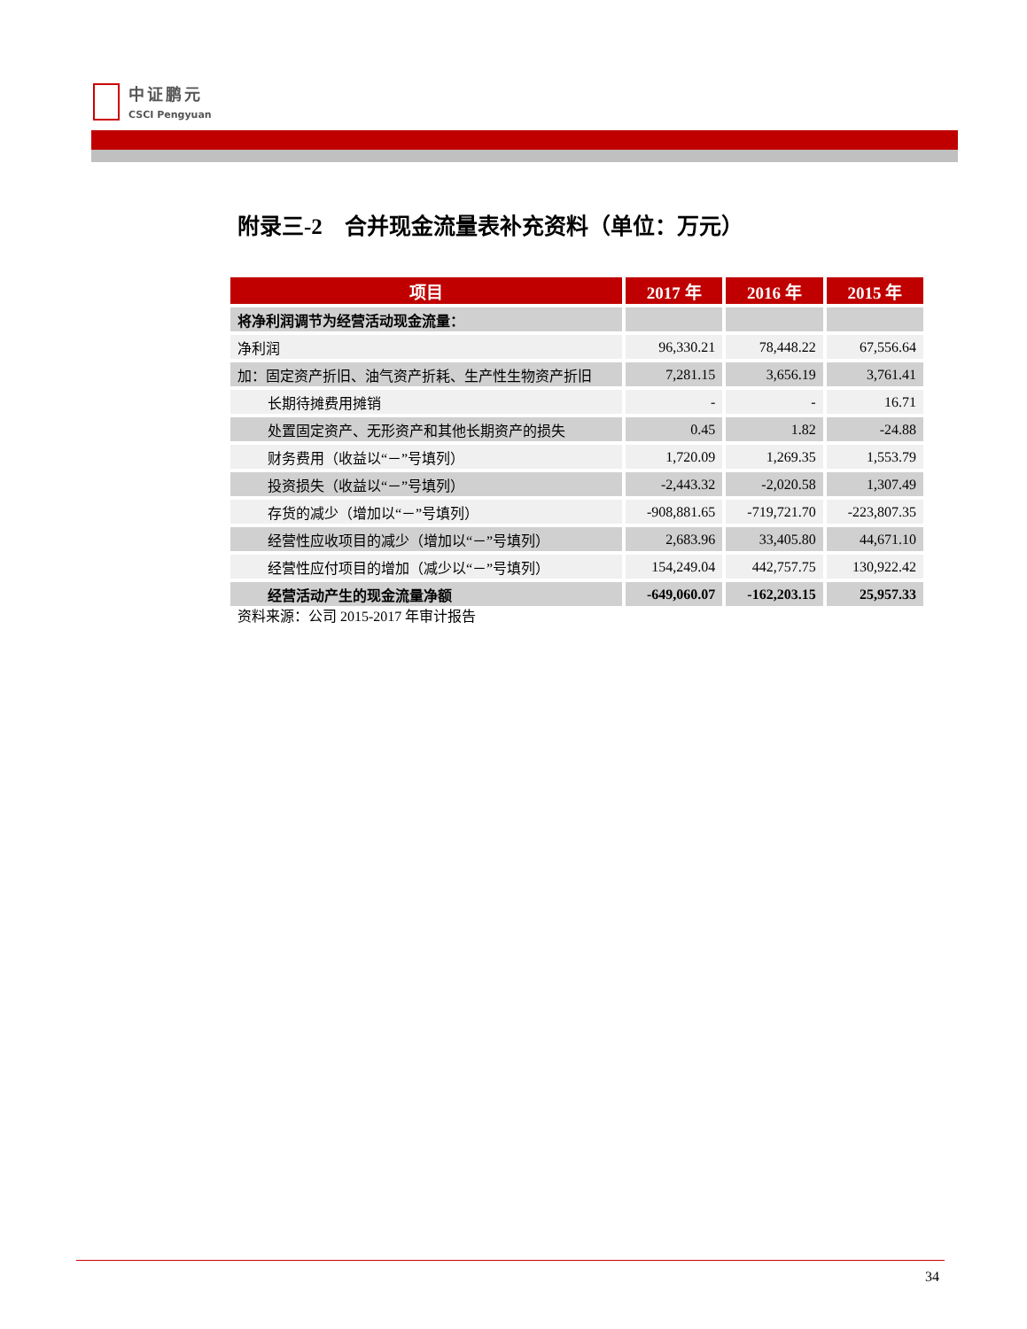中证鹏元
CSCI Pengyuan
附录三-2　合并现金流量表补充资料（单位：万元）
| 项目 | 2017 年 | 2016 年 | 2015 年 |
| --- | --- | --- | --- |
| 将净利润调节为经营活动现金流量： | | | |
| 净利润 | 96,330.21 | 78,448.22 | 67,556.64 |
| 加：固定资产折旧、油气资产折耗、生产性生物资产折旧 | 7,281.15 | 3,656.19 | 3,761.41 |
| 长期待摊费用摊销 | - | - | 16.71 |
| 处置固定资产、无形资产和其他长期资产的损失 | 0.45 | 1.82 | -24.88 |
| 财务费用（收益以“－”号填列） | 1,720.09 | 1,269.35 | 1,553.79 |
| 投资损失（收益以“－”号填列） | -2,443.32 | -2,020.58 | 1,307.49 |
| 存货的减少（增加以“－”号填列） | -908,881.65 | -719,721.70 | -223,807.35 |
| 经营性应收项目的减少（增加以“－”号填列） | 2,683.96 | 33,405.80 | 44,671.10 |
| 经营性应付项目的增加（减少以“－”号填列） | 154,249.04 | 442,757.75 | 130,922.42 |
| 经营活动产生的现金流量净额 | -649,060.07 | -162,203.15 | 25,957.33 |
资料来源：公司 2015-2017 年审计报告
34